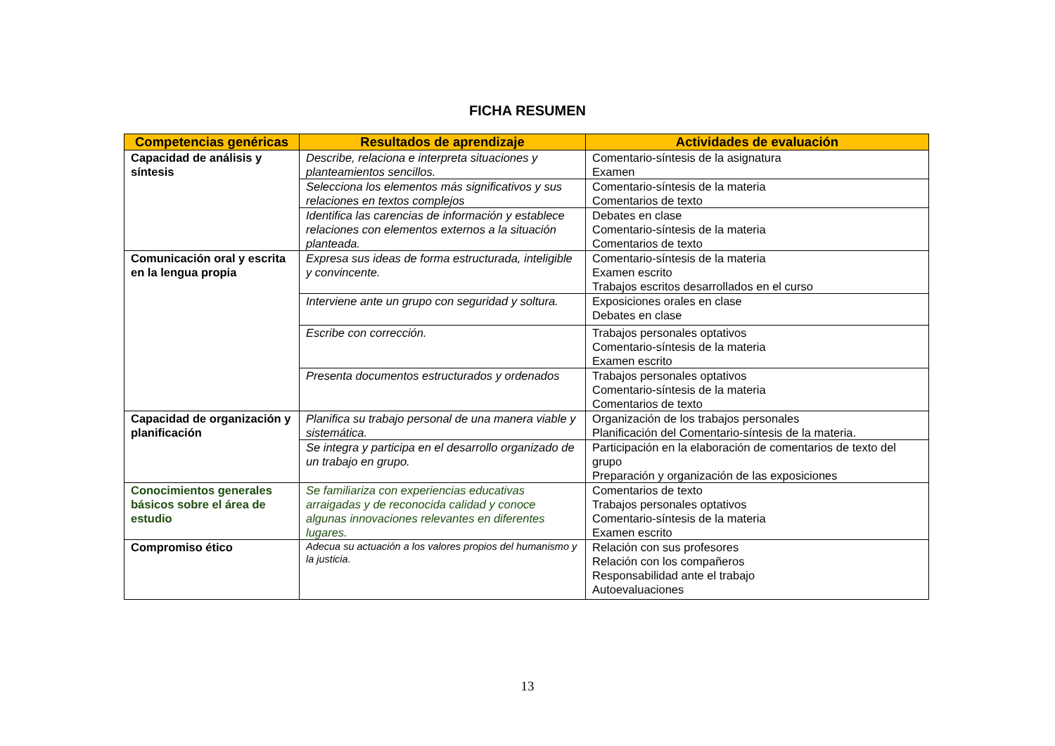FICHA RESUMEN
| Competencias genéricas | Resultados de aprendizaje | Actividades de evaluación |
| --- | --- | --- |
| Capacidad de análisis y síntesis | Describe, relaciona e interpreta situaciones y planteamientos sencillos. | Comentario-síntesis de la asignatura Examen |
| | Selecciona los elementos más significativos y sus relaciones en textos complejos | Comentario-síntesis de la materia Comentarios de texto |
| | Identifica las carencias de información y establece relaciones con elementos externos a la situación planteada. | Debates en clase Comentario-síntesis de la materia Comentarios de texto |
| Comunicación oral y escrita en la lengua propia | Expresa sus ideas de forma estructurada, inteligible y convincente. | Comentario-síntesis de la materia Examen escrito Trabajos escritos desarrollados en el curso |
| | Interviene ante un grupo con seguridad y soltura. | Exposiciones orales en clase Debates en clase |
| | Escribe con corrección. | Trabajos personales optativos Comentario-síntesis de la materia Examen escrito |
| | Presenta documentos estructurados y ordenados | Trabajos personales optativos Comentario-síntesis de la materia Comentarios de texto |
| Capacidad de organización y planificación | Planifica su trabajo personal de una manera viable y sistemática. | Organización de los trabajos personales Planificación del Comentario-síntesis de la materia. |
| | Se integra y participa en el desarrollo organizado de un trabajo en grupo. | Participación en la elaboración de comentarios de texto del grupo Preparación y organización de las exposiciones |
| Conocimientos generales básicos sobre el área de estudio | Se familiariza con experiencias educativas arraigadas y de reconocida calidad y conoce algunas innovaciones relevantes en diferentes lugares. | Comentarios de texto Trabajos personales optativos Comentario-síntesis de la materia Examen escrito |
| Compromiso ético | Adecua su actuación a los valores propios del humanismo y la justicia. | Relación con sus profesores Relación con los compañeros Responsabilidad ante el trabajo Autoevaluaciones |
13